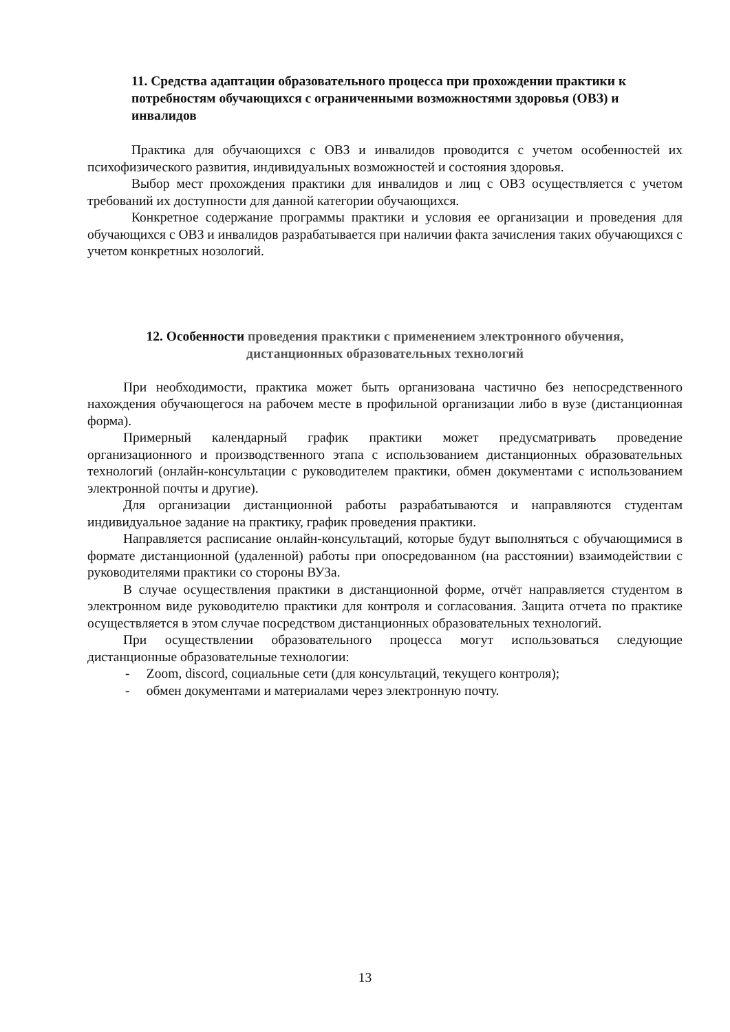11. Средства адаптации образовательного процесса при прохождении практики к потребностям обучающихся с ограниченными возможностями здоровья (ОВЗ) и инвалидов
Практика для обучающихся с ОВЗ и инвалидов проводится с учетом особенностей их психофизического развития, индивидуальных возможностей и состояния здоровья.
Выбор мест прохождения практики для инвалидов и лиц с ОВЗ осуществляется с учетом требований их доступности для данной категории обучающихся.
Конкретное содержание программы практики и условия ее организации и проведения для обучающихся с ОВЗ и инвалидов разрабатывается при наличии факта зачисления таких обучающихся с учетом конкретных нозологий.
12. Особенности проведения практики с применением электронного обучения,
дистанционных образовательных технологий
При необходимости, практика может быть организована частично без непосредственного нахождения обучающегося на рабочем месте в профильной организации либо в вузе (дистанционная форма).
Примерный календарный график практики может предусматривать проведение организационного и производственного этапа с использованием дистанционных образовательных технологий (онлайн-консультации с руководителем практики, обмен документами с использованием электронной почты и другие).
Для организации дистанционной работы разрабатываются и направляются студентам индивидуальное задание на практику, график проведения практики.
Направляется расписание онлайн-консультаций, которые будут выполняться с обучающимися в формате дистанционной (удаленной) работы при опосредованном (на расстоянии) взаимодействии с руководителями практики со стороны ВУЗа.
В случае осуществления практики в дистанционной форме, отчёт направляется студентом в электронном виде руководителю практики для контроля и согласования. Защита отчета по практике осуществляется в этом случае посредством дистанционных образовательных технологий.
При осуществлении образовательного процесса могут использоваться следующие дистанционные образовательные технологии:
- Zoom, discord, социальные сети (для консультаций, текущего контроля);
- обмен документами и материалами через электронную почту.
13